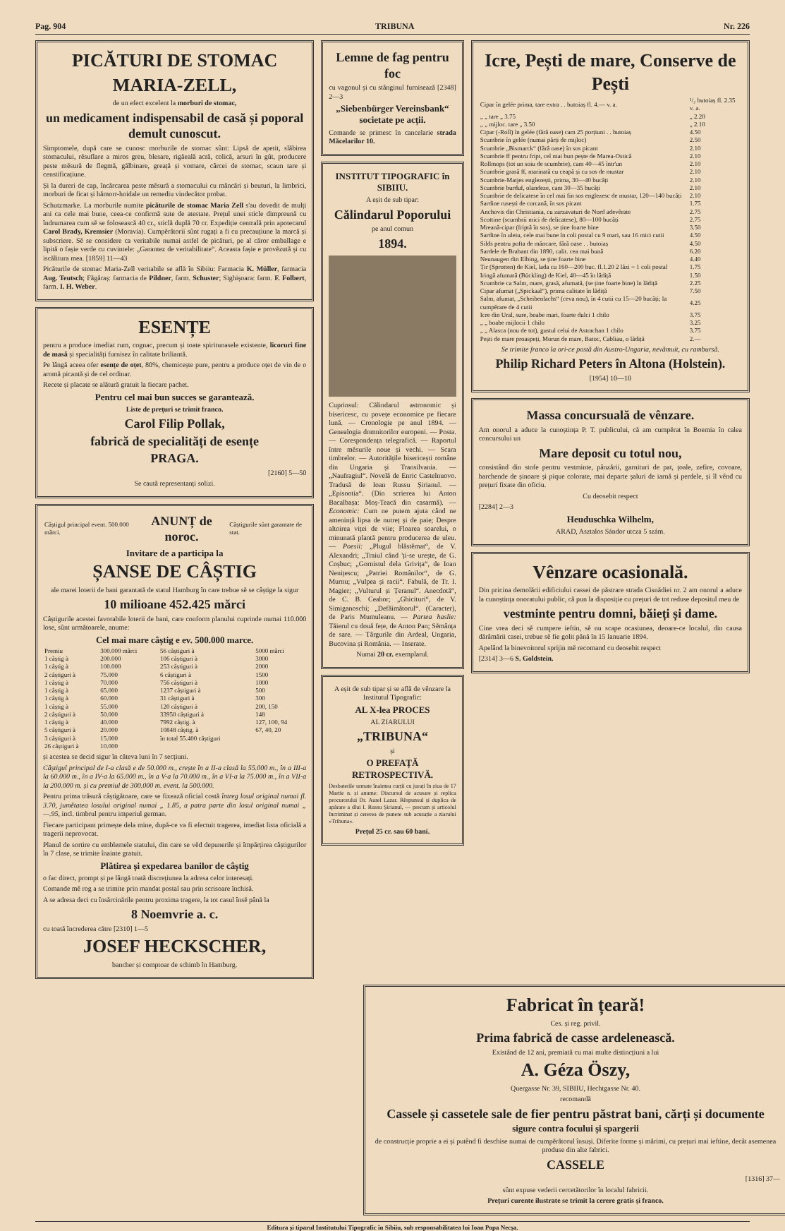Pag. 904 TRIBUNA Nr. 226
PICĂTURI DE STOMAC
MARIA-ZELL,
de un efect excelent la morburi de stomac,
un medicament indispensabil de casă și poporal demult cunoscut.
Simptomele, după care se cunosc morburile de stomac sûnt: Lipsă de apetit, slăbirea stomacului, rĕsuflare a miros greu, blesare, rigăeală acră, colică, arsuri în gût, producere peste mĕsură de flegmă, gălbinare, greață și vomare, cârcei de stomac, scaun tare și censtificațiune.
Și la dureri de cap, încărcarea peste mĕsură a stomacului cu mâncări și beuturi, la limbrici, morburi de ficat și hămorr-hoidale un remediu vindecător probat.
Schutzmarke. La morburile numite picăturile de stomac Maria Zell s'au dovedit de mulți ani ca cele mai bune, ceea-ce confirmă sute de atestate. Prețul unei sticle dimpreună cu îndrumarea cum sĕ se folosească 40 cr., sticlă duplă 70 cr. Expediție centrală prin apotecarul Carol Brady, Kremsier (Moravia). Cumpĕrătorii sûnt rugați a fi cu precauțiune la marcă și subscriere. Sĕ se considere ca veritabile numai astfel de picături, pe al căror emballage e lipită o fașie verde cu cuvintele: „Garantez de veritabilitate“. Aceasta fașie e provĕzută și cu iscălitura mea. [1859] 11—43
Picăturile de stomac Maria-Zell veritabile se află în Sibiiu: Farmacia K. Müller, farmacia Aug. Teutsch; Făgăraș: farmacia de Pildner, farm. Schuster; Sighișoara: farm. F. Folbert, farm. I. H. Weber.
ESENȚE
pentru a produce imediat rum, cognac, precum și toate spirituoasele existente, licoruri fine de masă și specialități furnisez în calitate briliantă.
Pe lângă aceea ofer esențe de oțet, 80%, chemicește pure, pentru a produce oțet de vin de o aromă picantă și de cel ordinar.
Recete și placate se alătură gratuit la fiecare pachet.
Pentru cel mai bun succes se garantează.
Liste de prețuri se trimit franco.
Carol Filip Pollak,
fabrică de specialități de esențe
PRAGA.
[2160] 5—50
Se caută representanți solizi.
| Câștigul principal event. 500.000 mărci. | ANUNȚ de noroc. | Câștigurile sûnt garantate de stat. |
Invitare de a participa la
ȘANSE DE CÂȘTIG
ale marei loterii de bani garantată de statul Hamburg în care trebue sĕ se câștige la sigur
10 milioane 452.425 mărci
Câștigurile acestei favorabile loterii de bani, care conform planului cuprinde numai 110.000 lose, sûnt următoarele, anume:
Cel mai mare câștig e ev. 500.000 marce.
| Premiu | 300.000 mărci | 56 câștiguri à | 5000 mărci |
| 1 câștig à | 200.000 | 106 câștiguri à | 3000 |
| 1 câștig à | 100.000 | 253 câștiguri à | 2000 |
| 2 câștiguri à | 75.000 | 6 câștiguri à | 1500 |
| 1 câștig à | 70.000 | 756 câștiguri à | 1000 |
| 1 câștig à | 65.000 | 1237 câștiguri à | 500 |
| 1 câștig à | 60.000 | 31 câștiguri à | 300 |
| 1 câștig à | 55.000 | 120 câștiguri à | 200, 150 |
| 2 câștiguri à | 50.000 | 33950 câștiguri à | 148 |
| 1 câștig à | 40.000 | 7992 câștig. à | 127, 100, 94 |
| 5 câștiguri à | 20.000 | 10848 câștig. à | 67, 40, 20 |
| 3 câștiguri à | 15.000 | în total 55.400 câștiguri | |
| 26 câștiguri à | 10.000 | | |
și acestea se decid sigur în câteva luni în 7 secțiuni.
Câștigul principal de I-a clasă e de 50.000 m., crește în a II-a clasă la 55.000 m., în a III-a la 60.000 m., în a IV-a la 65.000 m., în a V-a la 70.000 m., în a VI-a la 75.000 m., în a VII-a la 200.000 m. și cu premiul de 300.000 m. event. la 500.000.
Pentru prima trăsură câștigătoare, care se fixează oficial costă întreg losul original numai fl. 3.70, jumĕtatea losului original numai „ 1.85, a patra parte din losul original numai „ —.95, incl. timbrul pentru imperiul german.
Fiecare participant primește dela mine, după-ce va fi efectuit tragerea, imediat lista oficială a tragerii neprovocat.
Planul de sortire cu emblemele statului, din care se vĕd depunerile și împărțirea câștigurilor în 7 clase, se trimite înainte gratuit.
Plătirea și expedarea banilor de câștig
o fac direct, prompt și pe lângă toată discrețiunea la adresa celor interesați.
Comande mĕ rog a se trimite prin mandat postal sau prin scrisoare închisă.
A se adresa deci cu însărcinările pentru proxima tragere, la tot casul însĕ până la
8 Noemvrie a. c.
cu toată încrederea către [2310] 1—5
JOSEF HECKSCHER,
bancher și comptoar de schimb în Hamburg.
Lemne de fag pentru foc
cu vagonul și cu stânginul furnisează [2348] 2—3
„Siebenbürger Vereinsbank“ societate pe acții.
Comande se primesc în cancelarie strada Măcelarilor 10.
INSTITUT TIPOGRAFIC în SIBIIU.
A eșit de sub tipar:
Călindarul Poporului
pe anul comun
1894.
Cuprinsul: Călindarul astronomic și bisericesc, cu povețe economice pe fiecare lună. — Cronologie pe anul 1894. — Genealogia domnitorilor europeni. — Posta. — Corespondența telegrafică. — Raportul între mĕsurile noue și vechi. — Scara timbrelor. — Autoritățile bisericești române din Ungaria și Transilvania. — „Naufragiul“. Novelă de Enric Castelnuovo. Tradusă de Ioan Russu Șirianul. — „Episootia“. (Din scrierea lui Anton Bacalbașa: Moș-Teacă din casarmă). — Economic: Cum ne putem ajuta când ne amenință lipsa de nutreț și de paie; Despre altoirea viței de viie; Floarea soarelui, o minunată plantă pentru producerea de uleu. — Poesii: „Plugul blăstĕmat“, de V. Alexandri; „Traiul când 'ți-se urește, de G. Coșbuc; „Gornistul dela Grivița“, de Ioan Nenițescu; „Patriei Românilor“, de G. Murnu; „Vulpea și racii“. Fabulă, de Tr. I. Magier; „Vulturul și Țeranul“. Anecdotă“, de C. B. Ceahor; „Ghicituri“, de V. Simiganoschi; „Defăimătorul“. (Caracter), de Paris Mumuleanu. — Partea haslie: Tăierul cu două fețe, de Anton Pan; Sĕmânța de sare. — Târgurile din Ardeal, Ungaria, Bucovina și România. — Inserate.
Numai 20 cr. exemplarul.
A eșit de sub tipar și se află de vênzare la Institutul Tipografic:
AL X-lea PROCES
AL ZIARULUI
„TRIBUNA“
și
O PREFAȚĂ RETROSPECTIVĂ.
Desbaterile urmate înaintea curții cu jurați în ziua de 17 Martie n. și anume: Discursul de acusare și replica procurorului Dr. Aurel Lazar. Rĕspunsul și duplica de apărare a dlui I. Russu Șirianul, — precum și articolul încriminat și cererea de punere sub acusație a ziarului »Tribuna«.
Prețul 25 cr. sau 60 bani.
Icre, Pești de mare, Conserve de Pești
| Cipar în gelée prima, tare extra . . butoiaș fl. 4.— v. a. | ¹/₂ butoiaș fl. 2.35 v. a. |
| „ „ tare „ 3.75 | „ 2.20 |
| „ „ mijloc. tare „ 3.50 | „ 2.10 |
| Cipar (-Roll) în gelée (fără oase) cam 25 porțiuni . . butoiaș | 4.50 |
| Scumbrie în gelée (numai părți de mijloc) | 2.50 |
| Scumbrie „Bismarck“ (fără oase) în sos picant | 2.10 |
| Scumbrie ff pentru fript, cel mai bun pește de Marea-Ostică | 2.10 |
| Rollmops (tot un soiu de scumbrie), cam 40—45 într'un | 2.10 |
| Scumbrie grasă ff, marinată cu ceapă și cu sos de mustar | 2.10 |
| Scumbrie-Matjes englezești, prima, 30—40 bucăți | 2.10 |
| Scumbrie burduf, olandeze, cam 30—35 bucăți | 2.10 |
| Scumbrie de delicatese în cel mai fin sos englezesc de mustar, 120—140 bucăți | 2.10 |
| Sardine rusești de corcană, în sos picant | 1.75 |
| Anchovis din Christiania, cu zarzavaturi de Nord adevĕrate | 2.75 |
| Scottine (scumbrii mici de delicatese), 80—100 bucăți | 2.75 |
| Mreană-cipar (friptă în sos), se ține foarte bine | 3.50 |
| Sardine în uleiu, cele mai bune în coli postal cu 9 mari, sau 16 mici cutii | 4.50 |
| Silds pentru pofta de mâncare, fără oase . . butoiaș | 4.50 |
| Sardele de Brabant din 1890, calit. cea mai bună | 6.20 |
| Neunaugen din Elbing, se ține foarte bine | 4.40 |
| Țir (Sprotten) de Kiel, lada cu 160—200 buc. fl.1.20 2 lăzi = 1 coli postal | 1.75 |
| Iringă afumată (Bückling) de Kiel, 40—45 în lădiță | 1.50 |
| Scumbrie ca Salm, mare, grasă, afumată, (se ține foarte bine) în lădiță | 2.25 |
| Cipar afumat („Spickaal“), prima calitate în lădiță | 7.50 |
| Salm, afumat, „Scheibenlachs“ (ceva nou), în 4 cutii cu 15—20 bucăți; la cumpĕrare de 4 cutii | 4.25 |
| Icre din Ural, sure, boabe mari, foarte dulci 1 chilo | 3.75 |
| „ „ boabe mijlocii 1 chilo | 3.25 |
| „ „ Alasca (nou de tot), gustul celui de Astrachan 1 chilo | 3.75 |
| Pești de mare proaspeți, Morun de mare, Batoc, Cabliau, o lădiță | 2.— |
Se trimite franco la ori-ce postă din Austro-Ungaria, nevămuit, cu rambursă.
Philip Richard Peters în Altona (Holstein).
[1954] 10—10
Massa concursuală de vênzare.
Am onorul a aduce la cunoștința P. T. publicului, că am cumpĕrat în Boemia în calea concursului un
Mare deposit cu totul nou,
consistând din stofe pentru vestminte, pânzării, garnituri de pat, țoale, zefire, covoare, barchende de șinoare și pique colorate, mai departe șaluri de iarnă și perdele, și îl vênd cu prețuri fixate din oficiu.
Cu deosebit respect
[2284] 2—3
Heuduschka Wilhelm,
ARAD, Asztalos Sándor utcza 5 szám.
Vênzare ocasională.
Din pricina demolării edificiului cassei de păstrare strada Cisnădiei nr. 2 am onorul a aduce la cunoștința onoratului public, că pun la disposiție cu prețuri de tot reduse depositul meu de
vestminte pentru domni, băieți și dame.
Cine vrea deci sĕ cumpere ieftin, sĕ nu scape ocasiunea, deoare-ce localul, din causa dărâmării casei, trebue sĕ fie golit până în 15 Ianuarie 1894.
Apelând la binevoitorul sprijin mĕ recomand cu deosebit respect
[2314] 3—6 S. Goldstein.
Fabricat în țeară!
Ces. și reg. privil.
Prima fabrică de casse ardelenească.
Existând de 12 ani, premiată cu mai multe distincțiuni a lui
A. Géza Öszy,
Quergasse Nr. 39, SIBIIU, Hechtgasse Nr. 40.
recomandă
Cassele și cassetele sale de fier pentru păstrat bani, cărți și documente
sigure contra focului și spargerii
de construcție proprie a ei și putênd fi deschise numai de cumpĕrătorul însuși. Diferite forme și mărimi, cu prețuri mai ieftine, decât asemenea produse din alte fabrici.
CASSELE
[1316] 37—
sûnt expuse vederii cercetătorilor în localul fabricii.
Prețuri curente ilustrate se trimit la cerere gratis și franco.
Editura și tiparul Institutului Tipografic în Sibiiu, sub responsabilitatea lui Ioan Popa Necșa.